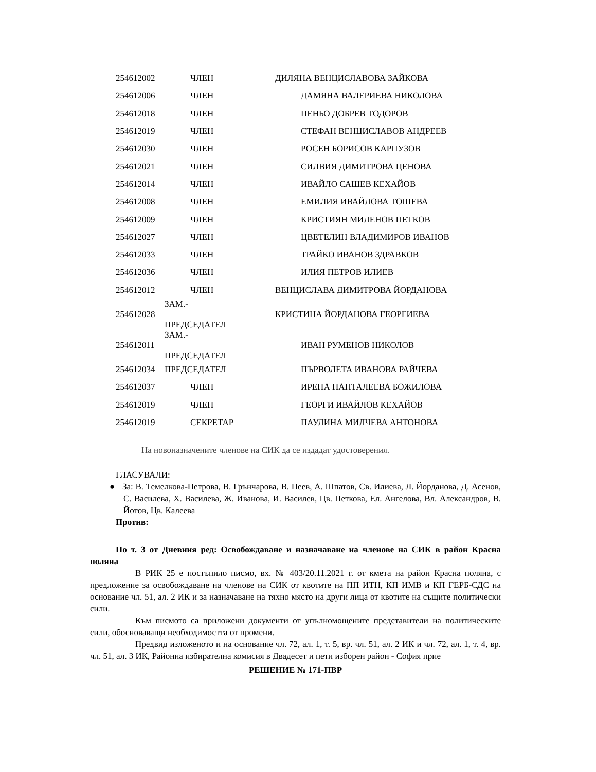| 254612002 | ЧЛЕН | ДИЛЯНА ВЕНЦИСЛАВОВА ЗАЙКОВА |
| 254612006 | ЧЛЕН | ДАМЯНА ВАЛЕРИЕВА НИКОЛОВА |
| 254612018 | ЧЛЕН | ПЕНЬО ДОБРЕВ ТОДОРОВ |
| 254612019 | ЧЛЕН | СТЕФАН ВЕНЦИСЛАВОВ АНДРЕЕВ |
| 254612030 | ЧЛЕН | РОСЕН БОРИСОВ КАРПУЗОВ |
| 254612021 | ЧЛЕН | СИЛВИЯ ДИМИТРОВА ЦЕНОВА |
| 254612014 | ЧЛЕН | ИВАЙЛО САШЕВ КЕХАЙОВ |
| 254612008 | ЧЛЕН | ЕМИЛИЯ ИВАЙЛОВА ТОШЕВА |
| 254612009 | ЧЛЕН | КРИСТИЯН МИЛЕНОВ ПЕТКОВ |
| 254612027 | ЧЛЕН | ЦВЕТЕЛИН ВЛАДИМИРОВ ИВАНОВ |
| 254612033 | ЧЛЕН | ТРАЙКО ИВАНОВ ЗДРАВКОВ |
| 254612036 | ЧЛЕН | ИЛИЯ ПЕТРОВ ИЛИЕВ |
| 254612012 | ЧЛЕН | ВЕНЦИСЛАВА ДИМИТРОВА ЙОРДАНОВА |
| 254612028 | ЗАМ.- ПРЕДСЕДАТЕЛ | КРИСТИНА ЙОРДАНОВА ГЕОРГИЕВА |
| 254612011 | ЗАМ.- ПРЕДСЕДАТЕЛ | ИВАН РУМЕНОВ НИКОЛОВ |
| 254612034 | ПРЕДСЕДАТЕЛ | ПЪРВОЛЕТА ИВАНОВА РАЙЧЕВА |
| 254612037 | ЧЛЕН | ИРЕНА ПАНТАЛЕЕВА БОЖИЛОВА |
| 254612019 | ЧЛЕН | ГЕОРГИ ИВАЙЛОВ КЕХАЙОВ |
| 254612019 | СЕКРЕТАР | ПАУЛИНА МИЛЧЕВА АНТОНОВА |
На новоназначените членове на СИК да се издадат удостоверения.
ГЛАСУВАЛИ:
● За: В. Темелкова-Петрова, В. Грънчарова, В. Пеев, А. Шпатов, Св. Илиева, Л. Йорданова, Д. Асенов, С. Василева, Х. Василева, Ж. Иванова, И. Василев, Цв. Петкова, Ел. Ангелова, Вл. Александров, В. Йотов, Цв. Калеева
Против:
По т. 3 от Дневния ред: Освобождаване и назначаване на членове на СИК в район Красна поляна
В РИК 25 е постъпило писмо, вх. № 403/20.11.2021 г. от кмета на район Красна поляна, с предложение за освобождаване на членове на СИК от квотите на ПП ИТН, КП ИМВ и КП ГЕРБ-СДС на основание чл. 51, ал. 2 ИК и за назначаване на тяхно място на други лица от квотите на същите политически сили.
Към писмото са приложени документи от упълномощените представители на политическите сили, обосноваващи необходимостта от промени.
Предвид изложеното и на основание чл. 72, ал. 1, т. 5, вр. чл. 51, ал. 2 ИК и чл. 72, ал. 1, т. 4, вр. чл. 51, ал. 3 ИК, Районна избирателна комисия в Двадесет и пети изборен район - София прие
РЕШЕНИЕ № 171-ПВР